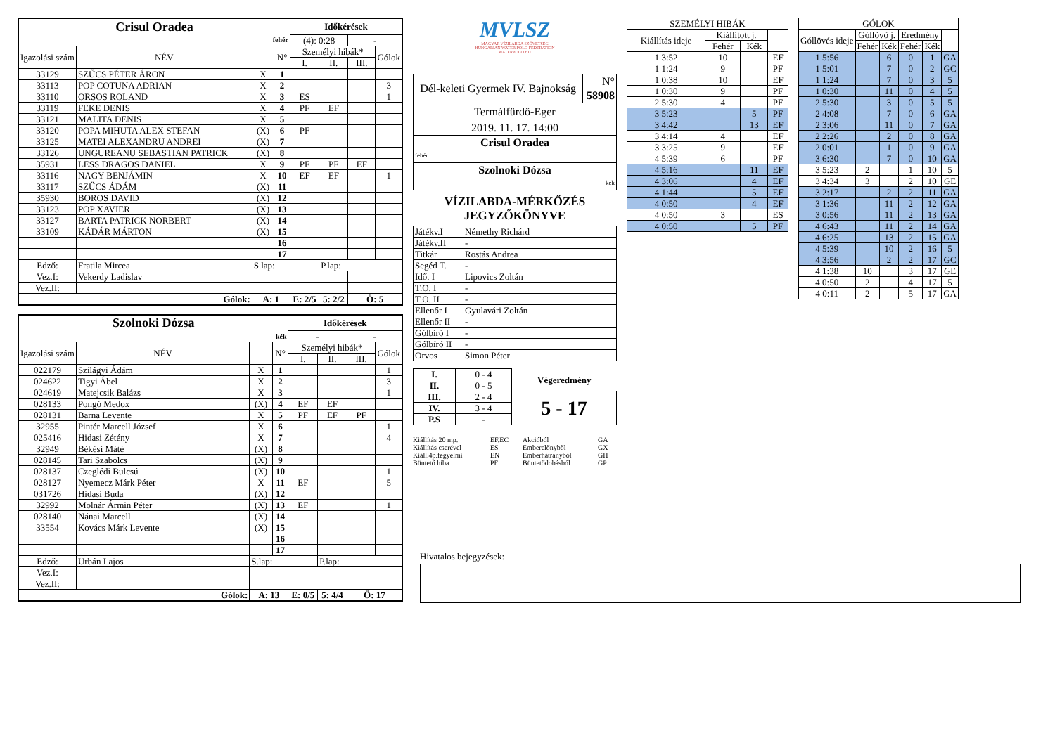| Crisul Oradea | | | | Időkérések | | | |
| fehér | | | | (4): 0:28 | | - | |
| Igazolási szám | NÉV | | N° | Személyi hibák* | | | Gólok |
| | | | | I. | II. | III. | |
| 33129 | SZŰCS PÉTER ÁRON | X | 1 | | | | |
| 33113 | POP COTUNA ADRIAN | X | 2 | | | | 3 |
| 33110 | ORSOS ROLAND | X | 3 | ES | | | 1 |
| 33119 | FEKE DENIS | X | 4 | PF | EF | | |
| 33121 | MALITA DENIS | X | 5 | | | | |
| 33120 | POPA MIHUTA ALEX STEFAN | (X) | 6 | PF | | | |
| 33125 | MATEI ALEXANDRU ANDREI | (X) | 7 | | | | |
| 33126 | UNGUREANU SEBASTIAN PATRICK | (X) | 8 | | | | |
| 35931 | LESS DRAGOS DANIEL | X | 9 | PF | PF | EF | |
| 33116 | NAGY BENJÁMIN | X | 10 | EF | EF | | 1 |
| 33117 | SZŰCS ÁDÁM | (X) | 11 | | | | |
| 35930 | BOROS DAVID | (X) | 12 | | | | |
| 33123 | POP XAVIER | (X) | 13 | | | | |
| 33127 | BARTA PATRICK NORBERT | (X) | 14 | | | | |
| 33109 | KÁDÁR MÁRTON | (X) | 15 | | | | |
| | | | 16 | | | | |
| | | | 17 | | | | |
| Edző: | Fratila Mircea | S.lap: | | | P.lap: | | |
| Vez.I: | Vekerdy Ladislav | | | | | | |
| Vez.II: | | | | | | | |
| Gólok: | | A: 1 | | E: 2/5 | 5: 2/2 | Ö: 5 | |
| Szolnoki Dózsa | | | | Időkérések | | | |
| kék | | | | - | | - | |
| Igazolási szám | NÉV | | N° | Személyi hibák* | | | Gólok |
| | | | | I. | II. | III. | |
| 022179 | Szilágyi Ádám | X | 1 | | | | 1 |
| 024622 | Tigyi Ábel | X | 2 | | | | 3 |
| 024619 | Matejcsik Balázs | X | 3 | | | | 1 |
| 028133 | Pongó Medox | (X) | 4 | EF | EF | | |
| 028131 | Barna Levente | X | 5 | PF | EF | PF | |
| 32955 | Pintér Marcell József | X | 6 | | | | 1 |
| 025416 | Hidasi Zétény | X | 7 | | | | 4 |
| 32949 | Békési Máté | (X) | 8 | | | | |
| 028145 | Tari Szabolcs | (X) | 9 | | | | |
| 028137 | Czeglédi Bulcsú | (X) | 10 | | | | 1 |
| 028127 | Nyemecz Márk Péter | X | 11 | EF | | | 5 |
| 031726 | Hidasi Buda | (X) | 12 | | | | |
| 32992 | Molnár Ármin Péter | (X) | 13 | EF | | | 1 |
| 028140 | Nánai Marcell | (X) | 14 | | | | |
| 33554 | Kovács Márk Levente | (X) | 15 | | | | |
| | | | 16 | | | | |
| | | | 17 | | | | |
| Edző: | Urbán Lajos | S.lap: | | | P.lap: | | |
| Vez.I: | | | | | | | |
| Vez.II: | | | | | | | |
| Gólok: | | A: 13 | | E: 0/5 | 5: 4/4 | Ö: 17 | |
MVLSZ
MAGYAR VÍZILABDA SZÖVETSÉG
HUNGARIAN WATER POLO FEDERATION
WATERPOLO.HU
| Dél-keleti Gyermek IV. Bajnokság | N° 58908 |
| Termálfürdő-Eger | |
| 2019. 11. 17. 14:00 | |
| Crisul Oradea fehér | |
| Szolnoki Dózsa kek | |
VÍZILABDA-MÉRKŐZÉS
JEGYZŐKÖNYVE
| Játékv.I | Némethy Richárd |
| Játékv.II | - |
| Titkár | Rostás Andrea |
| Segéd T. | - |
| Idő. I | Lipovics Zoltán |
| T.O. I | - |
| T.O. II | - |
| Ellenőr I | Gyulavári Zoltán |
| Ellenőr II | - |
| Gólbíró I | - |
| Gólbíró II | - |
| Orvos | Simon Péter |
| I. | 0 - 4 | Végeredmény |
| II. | 0 - 5 | |
| III. | 2 - 4 | 5 - 17 |
| IV. | 3 - 4 | |
| P.S | - | |
Kiállítás 20 mp. EF,EC Akcióból GA Kiállítás cserével ES Emberelőnyből GX Kiáll.4p.fegyelmi EN Emberhátrányból GH Büntető hiba PF Büntetődobásból GP
| SZEMÉLYI HIBÁK | | | |
| Kiállítás ideje | Kiállított j. | | |
| | Fehér | Kék | |
| 1 3:52 | 10 | | EF |
| 1 1:24 | 9 | | PF |
| 1 0:38 | 10 | | EF |
| 1 0:30 | 9 | | PF |
| 2 5:30 | 4 | | PF |
| 3 5:23 | | 5 | PF |
| 3 4:42 | | 13 | EF |
| 3 4:14 | 4 | | EF |
| 3 3:25 | 9 | | EF |
| 4 5:39 | 6 | | PF |
| 4 5:16 | | 11 | EF |
| 4 3:06 | | 4 | EF |
| 4 1:44 | | 5 | EF |
| 4 0:50 | | 4 | EF |
| 4 0:50 | 3 | | ES |
| 4 0:50 | | 5 | PF |
| GÓLOK | | | | | |
| Góllövés ideje | Góllövő j. | | Eredmény | | |
| | Fehér | Kék | Fehér | Kék | |
| 1 5:56 | | 6 | 0 | 1 | GA |
| 1 5:01 | | 7 | 0 | 2 | GC |
| 1 1:24 | | 7 | 0 | 3 | 5 |
| 1 0:30 | | 11 | 0 | 4 | 5 |
| 2 5:30 | | 3 | 0 | 5 | 5 |
| 2 4:08 | | 7 | 0 | 6 | GA |
| 2 3:06 | | 11 | 0 | 7 | GA |
| 2 2:26 | | 2 | 0 | 8 | GA |
| 2 0:01 | | 1 | 0 | 9 | GA |
| 3 6:30 | | 7 | 0 | 10 | GA |
| 3 5:23 | 2 | | 1 | 10 | 5 |
| 3 4:34 | 3 | | 2 | 10 | GE |
| 3 2:17 | | 2 | 2 | 11 | GA |
| 3 1:36 | | 11 | 2 | 12 | GA |
| 3 0:56 | | 11 | 2 | 13 | GA |
| 4 6:43 | | 11 | 2 | 14 | GA |
| 4 6:25 | | 13 | 2 | 15 | GA |
| 4 5:39 | | 10 | 2 | 16 | 5 |
| 4 3:56 | | 2 | 2 | 17 | GC |
| 4 1:38 | 10 | | 3 | 17 | GE |
| 4 0:50 | 2 | | 4 | 17 | 5 |
| 4 0:11 | 2 | | 5 | 17 | GA |
Hivatalos bejegyzések: